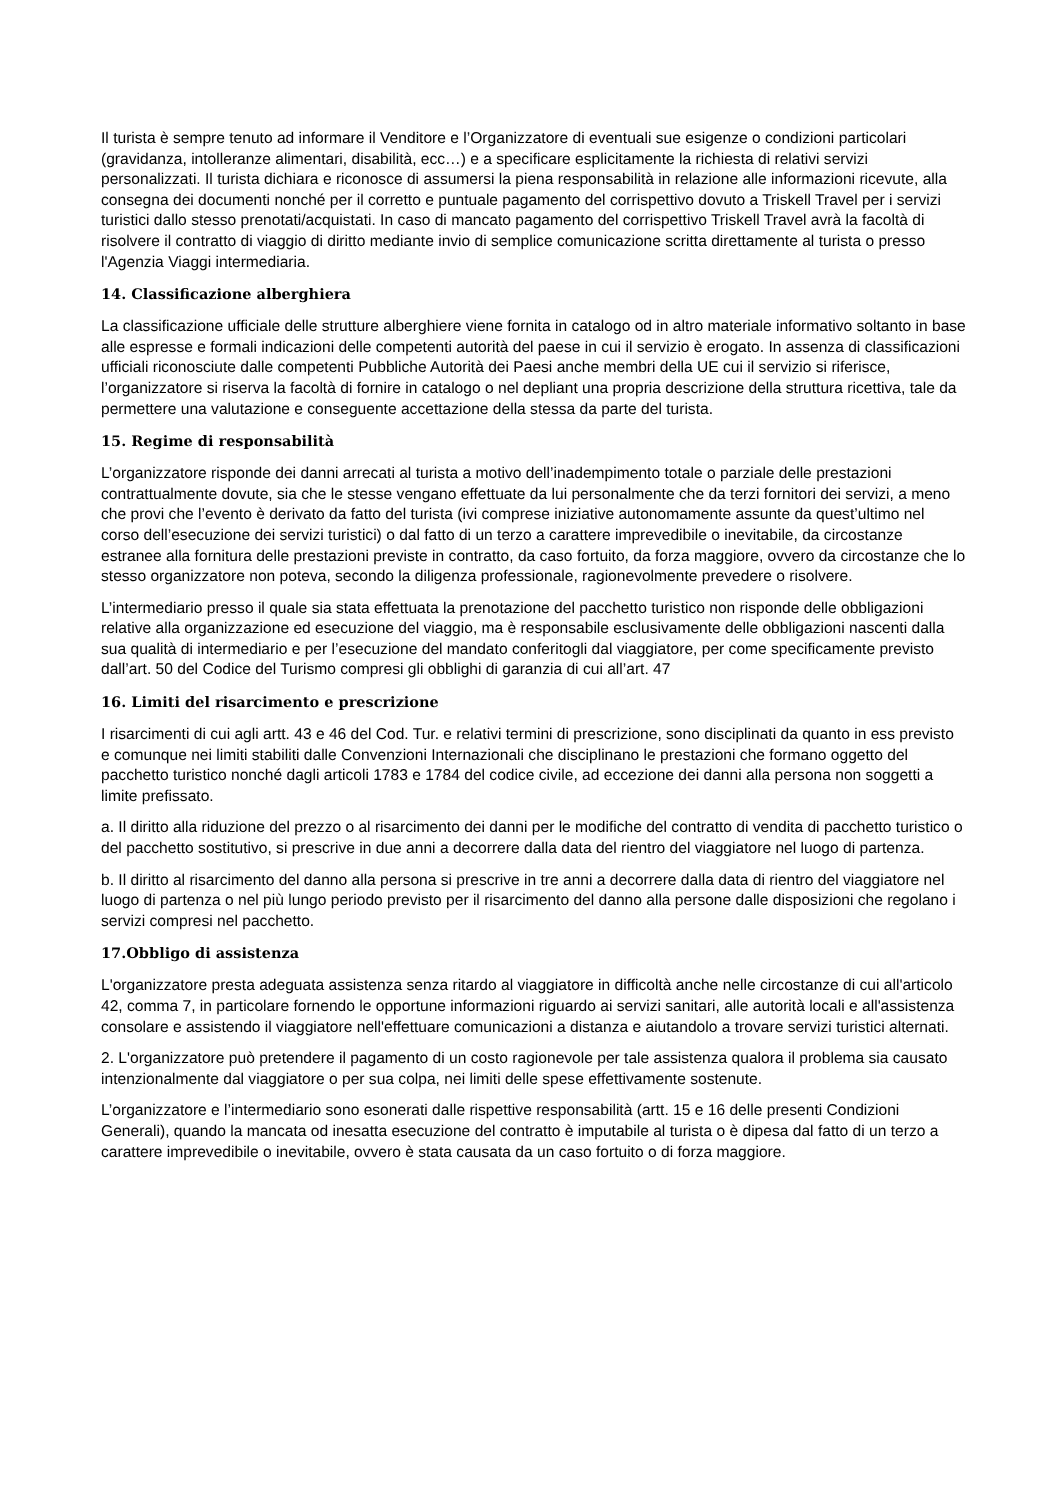Il turista è sempre tenuto ad informare il Venditore e l’Organizzatore di eventuali sue esigenze o condizioni particolari (gravidanza, intolleranze alimentari, disabilità, ecc…) e a specificare esplicitamente la richiesta di relativi servizi personalizzati. Il turista dichiara e riconosce di assumersi la piena responsabilità in relazione alle informazioni ricevute, alla consegna dei documenti nonché per il corretto e puntuale pagamento del corrispettivo dovuto a Triskell Travel per i servizi turistici dallo stesso prenotati/acquistati. In caso di mancato pagamento del corrispettivo Triskell Travel avrà la facoltà di risolvere il contratto di viaggio di diritto mediante invio di semplice comunicazione scritta direttamente al turista o presso l'Agenzia Viaggi intermediaria.
14. Classificazione alberghiera
La classificazione ufficiale delle strutture alberghiere viene fornita in catalogo od in altro materiale informativo soltanto in base alle espresse e formali indicazioni delle competenti autorità del paese in cui il servizio è erogato. In assenza di classificazioni ufficiali riconosciute dalle competenti Pubbliche Autorità dei Paesi anche membri della UE cui il servizio si riferisce, l’organizzatore si riserva la facoltà di fornire in catalogo o nel depliant una propria descrizione della struttura ricettiva, tale da permettere una valutazione e conseguente accettazione della stessa da parte del turista.
15. Regime di responsabilità
L’organizzatore risponde dei danni arrecati al turista a motivo dell’inadempimento totale o parziale delle prestazioni contrattualmente dovute, sia che le stesse vengano effettuate da lui personalmente che da terzi fornitori dei servizi, a meno che provi che l’evento è derivato da fatto del turista (ivi comprese iniziative autonomamente assunte da quest’ultimo nel corso dell’esecuzione dei servizi turistici) o dal fatto di un terzo a carattere imprevedibile o inevitabile, da circostanze estranee alla fornitura delle prestazioni previste in contratto, da caso fortuito, da forza maggiore, ovvero da circostanze che lo stesso organizzatore non poteva, secondo la diligenza professionale, ragionevolmente prevedere o risolvere.
L’intermediario presso il quale sia stata effettuata la prenotazione del pacchetto turistico non risponde delle obbligazioni relative alla organizzazione ed esecuzione del viaggio, ma è responsabile esclusivamente delle obbligazioni nascenti dalla sua qualità di intermediario e per l’esecuzione del mandato conferitogli dal viaggiatore, per come specificamente previsto dall’art. 50 del Codice del Turismo compresi gli obblighi di garanzia di cui all’art. 47
16. Limiti del risarcimento e prescrizione
I risarcimenti di cui agli artt. 43 e 46 del Cod. Tur. e relativi termini di prescrizione, sono disciplinati da quanto in ess previsto e comunque nei limiti stabiliti dalle Convenzioni Internazionali che disciplinano le prestazioni che formano oggetto del pacchetto turistico nonché dagli articoli 1783 e 1784 del codice civile, ad eccezione dei danni alla persona non soggetti a limite prefissato.
a. Il diritto alla riduzione del prezzo o al risarcimento dei danni per le modifiche del contratto di vendita di pacchetto turistico o del pacchetto sostitutivo, si prescrive in due anni a decorrere dalla data del rientro del viaggiatore nel luogo di partenza.
b. Il diritto al risarcimento del danno alla persona si prescrive in tre anni a decorrere dalla data di rientro del viaggiatore nel luogo di partenza o nel più lungo periodo previsto per il risarcimento del danno alla persone dalle disposizioni che regolano i servizi compresi nel pacchetto.
17.Obbligo di assistenza
L'organizzatore presta adeguata assistenza senza ritardo al viaggiatore in difficoltà anche nelle circostanze di cui all'articolo 42, comma 7, in particolare fornendo le opportune informazioni riguardo ai servizi sanitari, alle autorità locali e all'assistenza consolare e assistendo il viaggiatore nell'effettuare comunicazioni a distanza e aiutandolo a trovare servizi turistici alternati.
2. L'organizzatore può pretendere il pagamento di un costo ragionevole per tale assistenza qualora il problema sia causato intenzionalmente dal viaggiatore o per sua colpa, nei limiti delle spese effettivamente sostenute.
L’organizzatore e l’intermediario sono esonerati dalle rispettive responsabilità (artt. 15 e 16 delle presenti Condizioni Generali), quando la mancata od inesatta esecuzione del contratto è imputabile al turista o è dipesa dal fatto di un terzo a carattere imprevedibile o inevitabile, ovvero è stata causata da un caso fortuito o di forza maggiore.